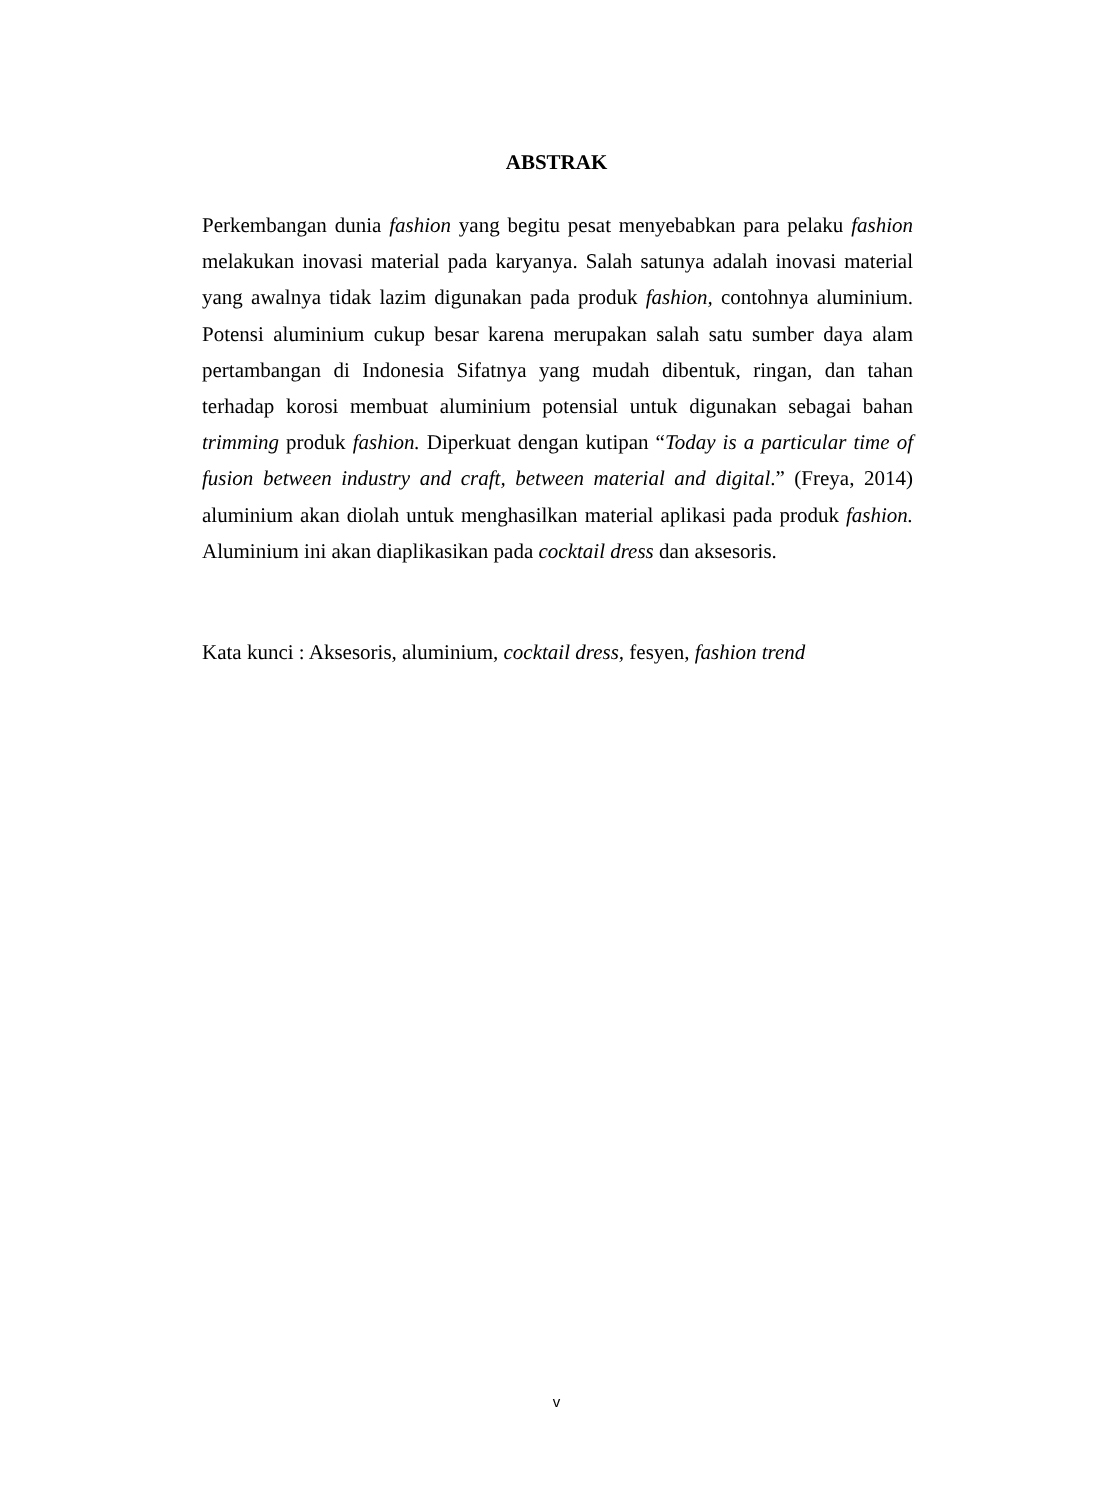ABSTRAK
Perkembangan dunia fashion yang begitu pesat menyebabkan para pelaku fashion melakukan inovasi material pada karyanya. Salah satunya adalah inovasi material yang awalnya tidak lazim digunakan pada produk fashion, contohnya aluminium. Potensi aluminium cukup besar karena merupakan salah satu sumber daya alam pertambangan di Indonesia Sifatnya yang mudah dibentuk, ringan, dan tahan terhadap korosi membuat aluminium potensial untuk digunakan sebagai bahan trimming produk fashion. Diperkuat dengan kutipan “Today is a particular time of fusion between industry and craft, between material and digital.” (Freya, 2014) aluminium akan diolah untuk menghasilkan material aplikasi pada produk fashion. Aluminium ini akan diaplikasikan pada cocktail dress dan aksesoris.
Kata kunci : Aksesoris, aluminium, cocktail dress, fesyen, fashion trend
v